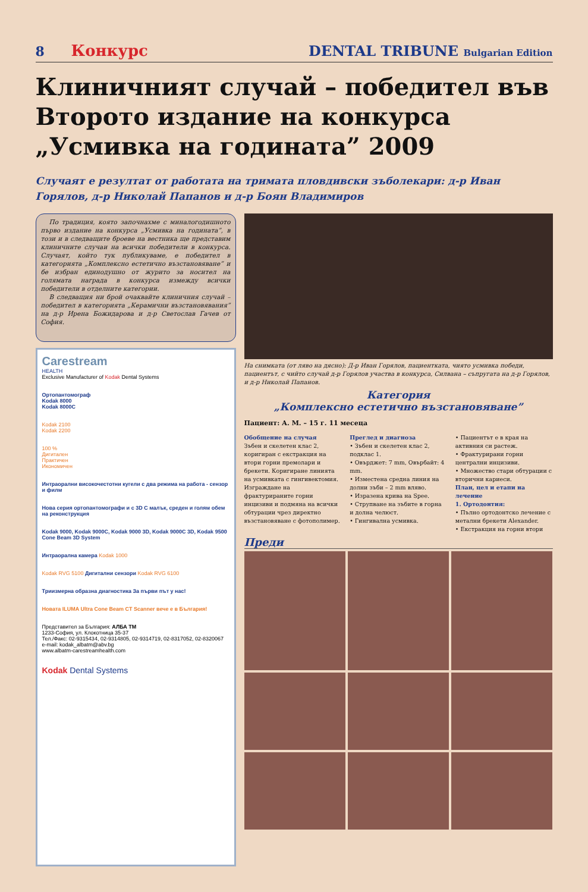8 Конкурс DENTAL TRIBUNE Bulgarian Edition
Клиничният случай – победител във Второто издание на конкурса „Усмивка на годината” 2009
Случаят е резултат от работата на тримата пловдивски зъболекари: д-р Иван Горялов, д-р Николай Папанов и д-р Боян Владимиров
По традиция, която започнахме с миналогодишното първо издание на конкурса „Усмивка на годината”, в този и в следващите броеве на вестника ще представим клиничните случаи на всички победители в конкурса. Случаят, който тук публикуваме, е победител в категорията „Комплексно естетично възстановяване” и бе избран единодушно от журито за носител на голямата награда в конкурса измежду всички победители в отделните категории.
В следващия ни брой очаквайте клиничния случай – победител в категорията „Керамични възстановявания” на д-р Ирена Божидарова и д-р Светослав Гачев от София.
Carestream
HEALTH
Exclusive Manufacturer of Kodak Dental Systems
Ортопантомограф
Kodak 8000
Kodak 8000C
Kodak 2100
Kodak 2200
100 %
Дигитален
Практичен
Икономичен
Интраорални високочестотни кугели с два режима на работа - сензор и филм
Нова серия ортопантомографи и с 3D С малък, среден и голям обем на реконструкция
Kodak 9000, Kodak 9000C, Kodak 9000 3D, Kodak 9000C 3D, Kodak 9500 Cone Beam 3D System
Интраорална камера Kodak 1000
Kodak RVG 5100 Дигитални сензори Kodak RVG 6100
Триизмерна образна диагностика За първи път у нас!
Новата ILUMA Ultra Cone Beam CT Scanner вече е в България!
Представител за България: АЛБА ТМ
1233-София, ул. Клокотница 35-37
Тел./Факс: 02-9315434, 02-9314805, 02-9314719, 02-8317052, 02-8320067
e-mail: kodak_albatm@abv.bg
www.albatm-carestreamhealth.com
Kodak Dental Systems
На снимката (от ляво на дясно): Д-р Иван Горялов, пациентката, чиято усмивка победи, пациентът, с чийто случай д-р Горялов участва в конкурса, Силвана – съпругата на д-р Горялов, и д-р Николай Папанов.
Категория
„Комплексно естетично възстановяване”
Пациент: А. М. – 15 г. 11 месеца
Обобщение на случая
Зъбен и скелетен клас 2, коригиран с екстракция на втори горни премолари и брекети. Коригиране линията на усмивката с гингивектомия. Изграждане на фрактурираните горни инцизиви и подмяна на всички обтурации чрез директно възстановяване с фотополимер.
Преглед и диагноза
• Зъбен и скелетен клас 2, подклас 1.
• Овърджет: 7 mm, Овърбайт: 4 mm.
• Изместена средна линия на долни зъби – 2 mm вляво.
• Изразена крива на Spee.
• Струпване на зъбите в горна и долна челюст.
• Гингивална усмивка.
• Пациентът е в края на активния си растеж.
• Фрактурирани горни централни инцизиви.
• Множество стари обтурации с вторични кариеси.
План, цел и етапи на лечение
1. Ортодонтия:
• Пълно ортодонтско лечение с метални брекети Alexander.
• Екстракция на горни втори
Преди